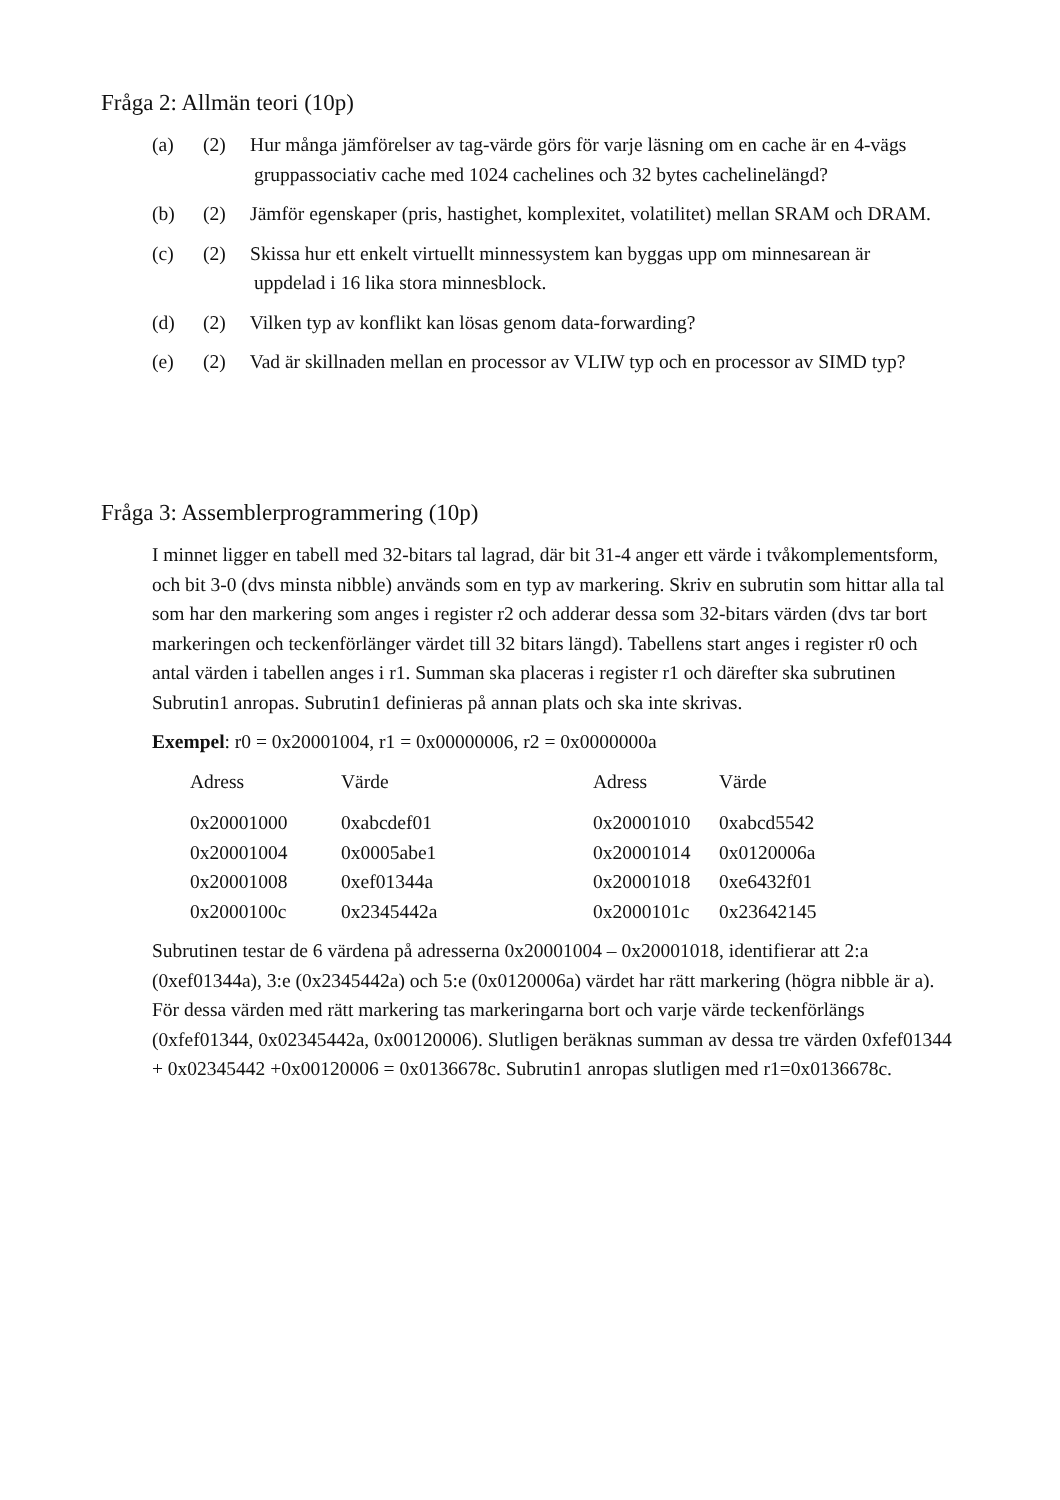Fråga 2: Allmän teori (10p)
(a) (2) Hur många jämförelser av tag-värde görs för varje läsning om en cache är en 4-vägs gruppassociativ cache med 1024 cachelines och 32 bytes cachelinelängd?
(b) (2) Jämför egenskaper (pris, hastighet, komplexitet, volatilitet) mellan SRAM och DRAM.
(c) (2) Skissa hur ett enkelt virtuellt minnessystem kan byggas upp om minnesarean är uppdelad i 16 lika stora minnesblock.
(d) (2) Vilken typ av konflikt kan lösas genom data-forwarding?
(e) (2) Vad är skillnaden mellan en processor av VLIW typ och en processor av SIMD typ?
Fråga 3: Assemblerprogrammering (10p)
I minnet ligger en tabell med 32-bitars tal lagrad, där bit 31-4 anger ett värde i tvåkomplementsform, och bit 3-0 (dvs minsta nibble) används som en typ av markering. Skriv en subrutin som hittar alla tal som har den markering som anges i register r2 och adderar dessa som 32-bitars värden (dvs tar bort markeringen och teckenförlänger värdet till 32 bitars längd). Tabellens start anges i register r0 och antal värden i tabellen anges i r1. Summan ska placeras i register r1 och därefter ska subrutinen Subrutin1 anropas. Subrutin1 definieras på annan plats och ska inte skrivas.
Exempel: r0 = 0x20001004, r1 = 0x00000006, r2 = 0x0000000a
| Adress | Värde | Adress | Värde |
| --- | --- | --- | --- |
| 0x20001000 | 0xabcdef01 | 0x20001010 | 0xabcd5542 |
| 0x20001004 | 0x0005abe1 | 0x20001014 | 0x0120006a |
| 0x20001008 | 0xef01344a | 0x20001018 | 0xe6432f01 |
| 0x2000100c | 0x2345442a | 0x2000101c | 0x23642145 |
Subrutinen testar de 6 värdena på adresserna 0x20001004 – 0x20001018, identifierar att 2:a (0xef01344a), 3:e (0x2345442a) och 5:e (0x0120006a) värdet har rätt markering (högra nibble är a). För dessa värden med rätt markering tas markeringarna bort och varje värde teckenförlängs (0xfef01344, 0x02345442a, 0x00120006). Slutligen beräknas summan av dessa tre värden 0xfef01344 + 0x02345442 +0x00120006 = 0x0136678c. Subrutin1 anropas slutligen med r1=0x0136678c.